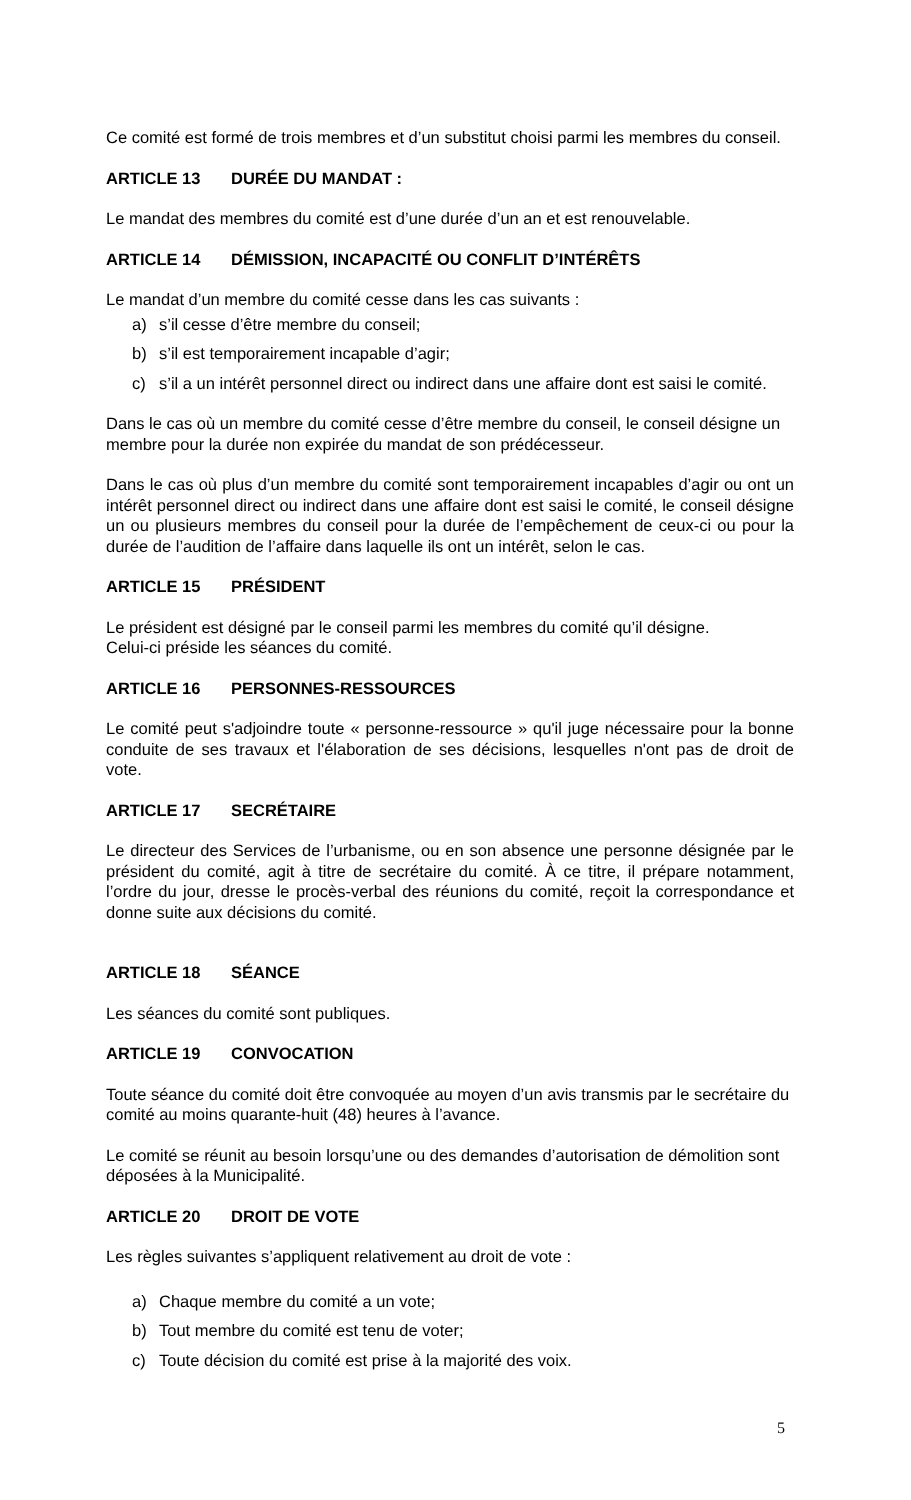Ce comité est formé de trois membres et d’un substitut choisi parmi les membres du conseil.
ARTICLE 13 DURÉE DU MANDAT :
Le mandat des membres du comité est d’une durée d’un an et est renouvelable.
ARTICLE 14 DÉMISSION, INCAPACITÉ OU CONFLIT D’INTÉRÊTS
Le mandat d’un membre du comité cesse dans les cas suivants :
a) s’il cesse d’être membre du conseil;
b) s’il est temporairement incapable d’agir;
c) s’il a un intérêt personnel direct ou indirect dans une affaire dont est saisi le comité.
Dans le cas où un membre du comité cesse d’être membre du conseil, le conseil désigne un membre pour la durée non expirée du mandat de son prédécesseur.
Dans le cas où plus d’un membre du comité sont temporairement incapables d’agir ou ont un intérêt personnel direct ou indirect dans une affaire dont est saisi le comité, le conseil désigne un ou plusieurs membres du conseil pour la durée de l’empêchement de ceux-ci ou pour la durée de l’audition de l’affaire dans laquelle ils ont un intérêt, selon le cas.
ARTICLE 15 PRÉSIDENT
Le président est désigné par le conseil parmi les membres du comité qu’il désigne.
Celui-ci préside les séances du comité.
ARTICLE 16 PERSONNES-RESSOURCES
Le comité peut s'adjoindre toute « personne-ressource » qu'il juge nécessaire pour la bonne conduite de ses travaux et l'élaboration de ses décisions, lesquelles n'ont pas de droit de vote.
ARTICLE 17 SECRÉTAIRE
Le directeur des Services de l’urbanisme, ou en son absence une personne désignée par le président du comité, agit à titre de secrétaire du comité. À ce titre, il prépare notamment, l’ordre du jour, dresse le procès-verbal des réunions du comité, reçoit la correspondance et donne suite aux décisions du comité.
ARTICLE 18 SÉANCE
Les séances du comité sont publiques.
ARTICLE 19 CONVOCATION
Toute séance du comité doit être convoquée au moyen d’un avis transmis par le secrétaire du comité au moins quarante-huit (48) heures à l’avance.
Le comité se réunit au besoin lorsqu’une ou des demandes d’autorisation de démolition sont déposées à la Municipalité.
ARTICLE 20 DROIT DE VOTE
Les règles suivantes s’appliquent relativement au droit de vote :
a) Chaque membre du comité a un vote;
b) Tout membre du comité est tenu de voter;
c) Toute décision du comité est prise à la majorité des voix.
5